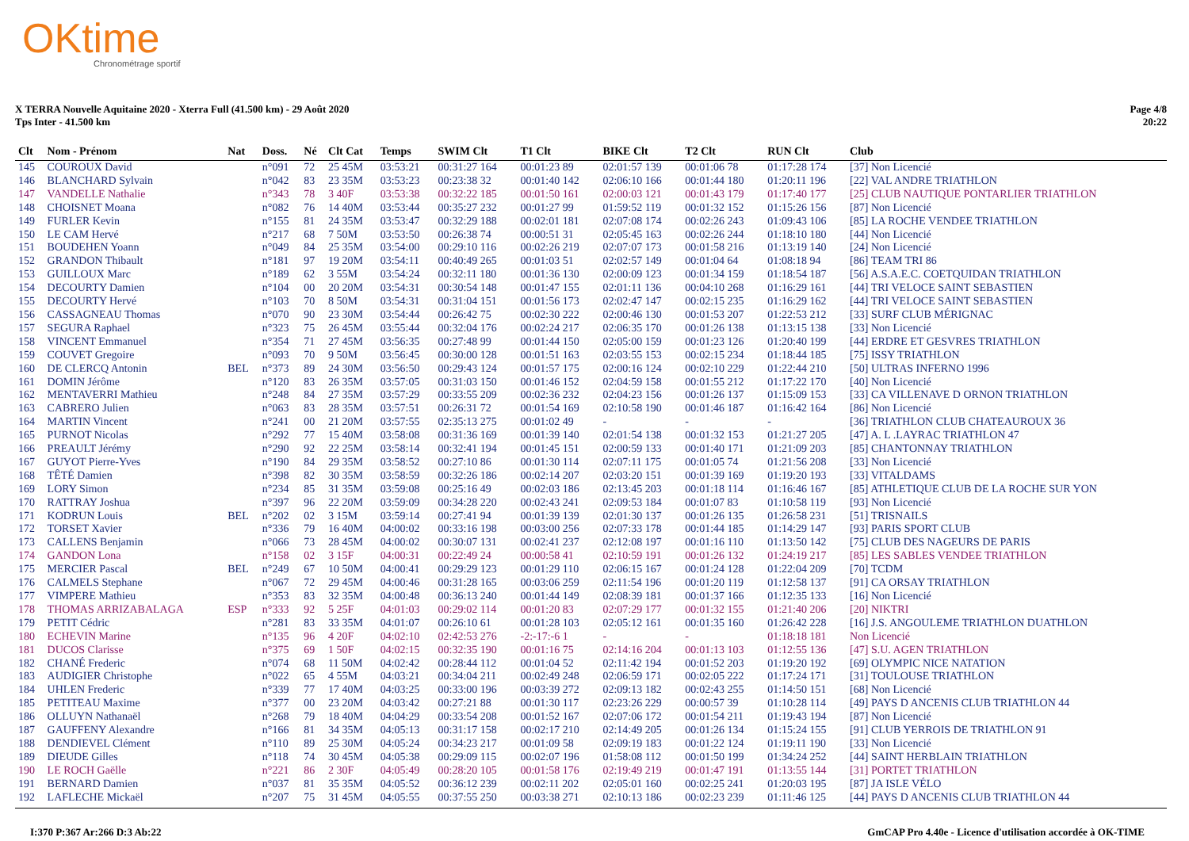OKtime
Chronométrage sportif
X TERRA Nouvelle Aquitaine 2020 - Xterra Full (41.500 km) - 29 Août 2020
Tps Inter - 41.500 km
Page 4/8
20:22
| Clt | Nom - Prénom | Nat | Doss. | Né | Clt Cat | Temps | SWIM Clt | T1 Clt | BIKE Clt | T2 Clt | RUN Clt | Club |
| --- | --- | --- | --- | --- | --- | --- | --- | --- | --- | --- | --- | --- |
| 145 | COUROUX David | | n°091 | 72 | 25 45M | 03:53:21 | 00:31:27 164 | 00:01:23 89 | 02:01:57 139 | 00:01:06 78 | 01:17:28 174 | [37] Non Licencié |
| 146 | BLANCHARD Sylvain | | n°042 | 83 | 23 35M | 03:53:23 | 00:23:38 32 | 00:01:40 142 | 02:06:10 166 | 00:01:44 180 | 01:20:11 196 | [22] VAL ANDRE TRIATHLON |
| 147 | VANDELLE Nathalie | | n°343 | 78 | 3 40F | 03:53:38 | 00:32:22 185 | 00:01:50 161 | 02:00:03 121 | 00:01:43 179 | 01:17:40 177 | [25] CLUB NAUTIQUE PONTARLIER TRIATHLON |
| 148 | CHOISNET Moana | | n°082 | 76 | 14 40M | 03:53:44 | 00:35:27 232 | 00:01:27 99 | 01:59:52 119 | 00:01:32 152 | 01:15:26 156 | [87] Non Licencié |
| 149 | FURLER Kevin | | n°155 | 81 | 24 35M | 03:53:47 | 00:32:29 188 | 00:02:01 181 | 02:07:08 174 | 00:02:26 243 | 01:09:43 106 | [85] LA ROCHE VENDEE TRIATHLON |
| 150 | LE CAM Hervé | | n°217 | 68 | 7 50M | 03:53:50 | 00:26:38 74 | 00:00:51 31 | 02:05:45 163 | 00:02:26 244 | 01:18:10 180 | [44] Non Licencié |
| 151 | BOUDEHEN Yoann | | n°049 | 84 | 25 35M | 03:54:00 | 00:29:10 116 | 00:02:26 219 | 02:07:07 173 | 00:01:58 216 | 01:13:19 140 | [24] Non Licencié |
| 152 | GRANDON Thibault | | n°181 | 97 | 19 20M | 03:54:11 | 00:40:49 265 | 00:01:03 51 | 02:02:57 149 | 00:01:04 64 | 01:08:18 94 | [86] TEAM TRI 86 |
| 153 | GUILLOUX Marc | | n°189 | 62 | 3 55M | 03:54:24 | 00:32:11 180 | 00:01:36 130 | 02:00:09 123 | 00:01:34 159 | 01:18:54 187 | [56] A.S.A.E.C. COETQUIDAN TRIATHLON |
| 154 | DECOURTY Damien | | n°104 | 00 | 20 20M | 03:54:31 | 00:30:54 148 | 00:01:47 155 | 02:01:11 136 | 00:04:10 268 | 01:16:29 161 | [44] TRI VELOCE SAINT SEBASTIEN |
| 155 | DECOURTY Hervé | | n°103 | 70 | 8 50M | 03:54:31 | 00:31:04 151 | 00:01:56 173 | 02:02:47 147 | 00:02:15 235 | 01:16:29 162 | [44] TRI VELOCE SAINT SEBASTIEN |
| 156 | CASSAGNEAU Thomas | | n°070 | 90 | 23 30M | 03:54:44 | 00:26:42 75 | 00:02:30 222 | 02:00:46 130 | 00:01:53 207 | 01:22:53 212 | [33] SURF CLUB MÉRIGNAC |
| 157 | SEGURA Raphael | | n°323 | 75 | 26 45M | 03:55:44 | 00:32:04 176 | 00:02:24 217 | 02:06:35 170 | 00:01:26 138 | 01:13:15 138 | [33] Non Licencié |
| 158 | VINCENT Emmanuel | | n°354 | 71 | 27 45M | 03:56:35 | 00:27:48 99 | 00:01:44 150 | 02:05:00 159 | 00:01:23 126 | 01:20:40 199 | [44] ERDRE ET GESVRES TRIATHLON |
| 159 | COUVET Gregoire | | n°093 | 70 | 9 50M | 03:56:45 | 00:30:00 128 | 00:01:51 163 | 02:03:55 153 | 00:02:15 234 | 01:18:44 185 | [75] ISSY TRIATHLON |
| 160 | DE CLERCQ Antonin | BEL | n°373 | 89 | 24 30M | 03:56:50 | 00:29:43 124 | 00:01:57 175 | 02:00:16 124 | 00:02:10 229 | 01:22:44 210 | [50] ULTRAS INFERNO 1996 |
| 161 | DOMIN Jérôme | | n°120 | 83 | 26 35M | 03:57:05 | 00:31:03 150 | 00:01:46 152 | 02:04:59 158 | 00:01:55 212 | 01:17:22 170 | [40] Non Licencié |
| 162 | MENTAVERRI Mathieu | | n°248 | 84 | 27 35M | 03:57:29 | 00:33:55 209 | 00:02:36 232 | 02:04:23 156 | 00:01:26 137 | 01:15:09 153 | [33] CA VILLENAVE D ORNON TRIATHLON |
| 163 | CABRERO Julien | | n°063 | 83 | 28 35M | 03:57:51 | 00:26:31 72 | 00:01:54 169 | 02:10:58 190 | 00:01:46 187 | 01:16:42 164 | [86] Non Licencié |
| 164 | MARTIN Vincent | | n°241 | 00 | 21 20M | 03:57:55 | 02:35:13 275 | 00:01:02 49 | - | - | - | [36] TRIATHLON CLUB CHATEAUROUX 36 |
| 165 | PURNOT Nicolas | | n°292 | 77 | 15 40M | 03:58:08 | 00:31:36 169 | 00:01:39 140 | 02:01:54 138 | 00:01:32 153 | 01:21:27 205 | [47] A. L .LAYRAC TRIATHLON 47 |
| 166 | PREAULT Jérémy | | n°290 | 92 | 22 25M | 03:58:14 | 00:32:41 194 | 00:01:45 151 | 02:00:59 133 | 00:01:40 171 | 01:21:09 203 | [85] CHANTONNAY TRIATHLON |
| 167 | GUYOT Pierre-Yves | | n°190 | 84 | 29 35M | 03:58:52 | 00:27:10 86 | 00:01:30 114 | 02:07:11 175 | 00:01:05 74 | 01:21:56 208 | [33] Non Licencié |
| 168 | TÊTÉ Damien | | n°398 | 82 | 30 35M | 03:58:59 | 00:32:26 186 | 00:02:14 207 | 02:03:20 151 | 00:01:39 169 | 01:19:20 193 | [33] VITALDAMS |
| 169 | LORY Simon | | n°234 | 85 | 31 35M | 03:59:08 | 00:25:16 49 | 00:02:03 186 | 02:13:45 203 | 00:01:18 114 | 01:16:46 167 | [85] ATHLETIQUE CLUB DE LA ROCHE SUR YON |
| 170 | RATTRAY Joshua | | n°397 | 96 | 22 20M | 03:59:09 | 00:34:28 220 | 00:02:43 241 | 02:09:53 184 | 00:01:07 83 | 01:10:58 119 | [93] Non Licencié |
| 171 | KODRUN Louis | BEL | n°202 | 02 | 3 15M | 03:59:14 | 00:27:41 94 | 00:01:39 139 | 02:01:30 137 | 00:01:26 135 | 01:26:58 231 | [51] TRISNAILS |
| 172 | TORSET Xavier | | n°336 | 79 | 16 40M | 04:00:02 | 00:33:16 198 | 00:03:00 256 | 02:07:33 178 | 00:01:44 185 | 01:14:29 147 | [93] PARIS SPORT CLUB |
| 173 | CALLENS Benjamin | | n°066 | 73 | 28 45M | 04:00:02 | 00:30:07 131 | 00:02:41 237 | 02:12:08 197 | 00:01:16 110 | 01:13:50 142 | [75] CLUB DES NAGEURS DE PARIS |
| 174 | GANDON Lona | | n°158 | 02 | 3 15F | 04:00:31 | 00:22:49 24 | 00:00:58 41 | 02:10:59 191 | 00:01:26 132 | 01:24:19 217 | [85] LES SABLES VENDEE TRIATHLON |
| 175 | MERCIER Pascal | BEL | n°249 | 67 | 10 50M | 04:00:41 | 00:29:29 123 | 00:01:29 110 | 02:06:15 167 | 00:01:24 128 | 01:22:04 209 | [70] TCDM |
| 176 | CALMELS Stephane | | n°067 | 72 | 29 45M | 04:00:46 | 00:31:28 165 | 00:03:06 259 | 02:11:54 196 | 00:01:20 119 | 01:12:58 137 | [91] CA ORSAY TRIATHLON |
| 177 | VIMPERE Mathieu | | n°353 | 83 | 32 35M | 04:00:48 | 00:36:13 240 | 00:01:44 149 | 02:08:39 181 | 00:01:37 166 | 01:12:35 133 | [16] Non Licencié |
| 178 | THOMAS ARRIZABALAGA | ESP | n°333 | 92 | 5 25F | 04:01:03 | 00:29:02 114 | 00:01:20 83 | 02:07:29 177 | 00:01:32 155 | 01:21:40 206 | [20] NIKTRI |
| 179 | PETIT Cédric | | n°281 | 83 | 33 35M | 04:01:07 | 00:26:10 61 | 00:01:28 103 | 02:05:12 161 | 00:01:35 160 | 01:26:42 228 | [16] J.S. ANGOULEME TRIATHLON DUATHLON |
| 180 | ECHEVIN Marine | | n°135 | 96 | 4 20F | 04:02:10 | 02:42:53 276 | -2:-17:-6 1 | - | - | 01:18:18 181 | Non Licencié |
| 181 | DUCOS Clarisse | | n°375 | 69 | 1 50F | 04:02:15 | 00:32:35 190 | 00:01:16 75 | 02:14:16 204 | 00:01:13 103 | 01:12:55 136 | [47] S.U. AGEN TRIATHLON |
| 182 | CHANÉ Frederic | | n°074 | 68 | 11 50M | 04:02:42 | 00:28:44 112 | 00:01:04 52 | 02:11:42 194 | 00:01:52 203 | 01:19:20 192 | [69] OLYMPIC NICE NATATION |
| 183 | AUDIGIER Christophe | | n°022 | 65 | 4 55M | 04:03:21 | 00:34:04 211 | 00:02:49 248 | 02:06:59 171 | 00:02:05 222 | 01:17:24 171 | [31] TOULOUSE TRIATHLON |
| 184 | UHLEN Frederic | | n°339 | 77 | 17 40M | 04:03:25 | 00:33:00 196 | 00:03:39 272 | 02:09:13 182 | 00:02:43 255 | 01:14:50 151 | [68] Non Licencié |
| 185 | PETITEAU Maxime | | n°377 | 00 | 23 20M | 04:03:42 | 00:27:21 88 | 00:01:30 117 | 02:23:26 229 | 00:00:57 39 | 01:10:28 114 | [49] PAYS D ANCENIS CLUB TRIATHLON 44 |
| 186 | OLLUYN Nathanaël | | n°268 | 79 | 18 40M | 04:04:29 | 00:33:54 208 | 00:01:52 167 | 02:07:06 172 | 00:01:54 211 | 01:19:43 194 | [87] Non Licencié |
| 187 | GAUFFENY Alexandre | | n°166 | 81 | 34 35M | 04:05:13 | 00:31:17 158 | 00:02:17 210 | 02:14:49 205 | 00:01:26 134 | 01:15:24 155 | [91] CLUB YERROIS DE TRIATHLON 91 |
| 188 | DENDIEVEL Clément | | n°110 | 89 | 25 30M | 04:05:24 | 00:34:23 217 | 00:01:09 58 | 02:09:19 183 | 00:01:22 124 | 01:19:11 190 | [33] Non Licencié |
| 189 | DIEUDE Gilles | | n°118 | 74 | 30 45M | 04:05:38 | 00:29:09 115 | 00:02:07 196 | 01:58:08 112 | 00:01:50 199 | 01:34:24 252 | [44] SAINT HERBLAIN TRIATHLON |
| 190 | LE ROCH Gaëlle | | n°221 | 86 | 2 30F | 04:05:49 | 00:28:20 105 | 00:01:58 176 | 02:19:49 219 | 00:01:47 191 | 01:13:55 144 | [31] PORTET TRIATHLON |
| 191 | BERNARD Damien | | n°037 | 81 | 35 35M | 04:05:52 | 00:36:12 239 | 00:02:11 202 | 02:05:01 160 | 00:02:25 241 | 01:20:03 195 | [87] JA ISLE VÉLO |
| 192 | LAFLECHE Mickaël | | n°207 | 75 | 31 45M | 04:05:55 | 00:37:55 250 | 00:03:38 271 | 02:10:13 186 | 00:02:23 239 | 01:11:46 125 | [44] PAYS D ANCENIS CLUB TRIATHLON 44 |
I:370 P:367 Ar:266 D:3 Ab:22 GmCAP Pro 4.40e - Licence d'utilisation accordée à OK-TIME